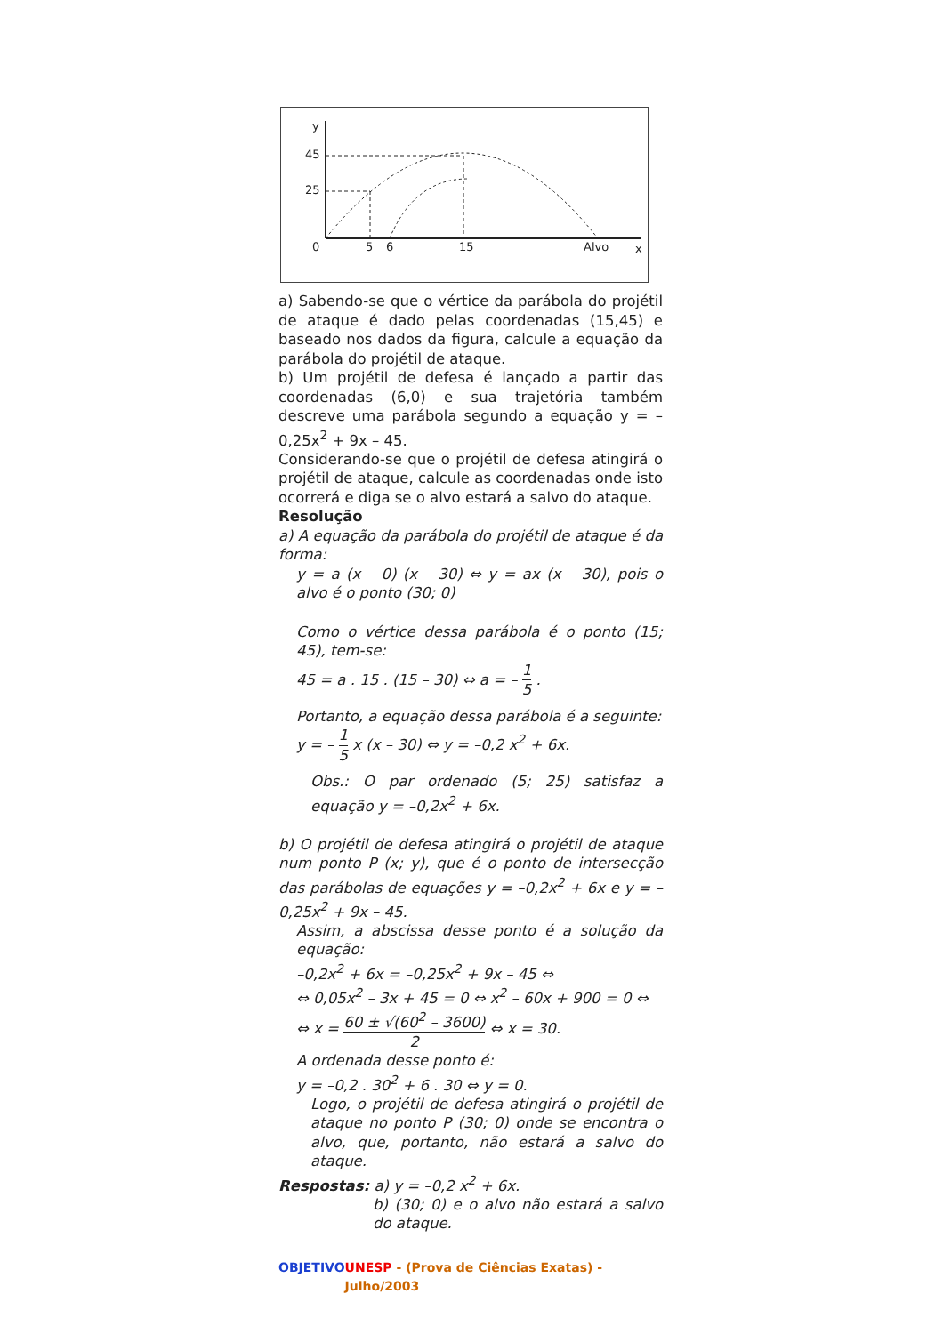y
45
25
0
5
6
15
Alvo
x
a) Sabendo-se que o vértice da parábola do projétil de ataque é dado pelas coordenadas (15,45) e baseado nos dados da figura, calcule a equação da parábola do projétil de ataque.
b) Um projétil de defesa é lançado a partir das coordenadas (6,0) e sua trajetória também descreve uma parábola segundo a equação y = – 0,25x<sup>2</sup> + 9x – 45.
Considerando-se que o projétil de defesa atingirá o projétil de ataque, calcule as coordenadas onde isto ocorrerá e diga se o alvo estará a salvo do ataque.
Resolução
a) A equação da parábola do projétil de ataque é da forma:
y = a (x – 0) (x – 30) ⇔ y = ax (x – 30), pois o alvo é o ponto (30; 0)
Como o vértice dessa parábola é o ponto (15; 45), tem-se:
45 = a . 15 . (15 – 30) ⇔ a = – 1 5 .
Portanto, a equação dessa parábola é a seguinte:
y = – 1 5 x (x – 30) ⇔ y = –0,2 x<sup>2</sup> + 6x.
Obs.: O par ordenado (5; 25) satisfaz a equação y = –0,2x<sup>2</sup> + 6x.
b) O projétil de defesa atingirá o projétil de ataque num ponto P (x; y), que é o ponto de intersecção das parábolas de equações y = –0,2x<sup>2</sup> + 6x e y = –0,25x<sup>2</sup> + 9x – 45.
Assim, a abscissa desse ponto é a solução da equação:
–0,2x<sup>2</sup> + 6x = –0,25x<sup>2</sup> + 9x – 45 ⇔
⇔ 0,05x<sup>2</sup> – 3x + 45 = 0 ⇔ x<sup>2</sup> – 60x + 900 = 0 ⇔
⇔ x = 60 ± √(60<sup>2</sup> – 3600) 2 ⇔ x = 30.
A ordenada desse ponto é:
y = –0,2 . 30<sup>2</sup> + 6 . 30 ⇔ y = 0.
Logo, o projétil de defesa atingirá o projétil de ataque no ponto P (30; 0) onde se encontra o alvo, que, portanto, não estará a salvo do ataque.
Respostas: a) y = –0,2 x<sup>2</sup> + 6x.
b) (30; 0) e o alvo não estará a salvo do ataque.
OBJETIVO UNESP - (Prova de Ciências Exatas) - Julho/2003